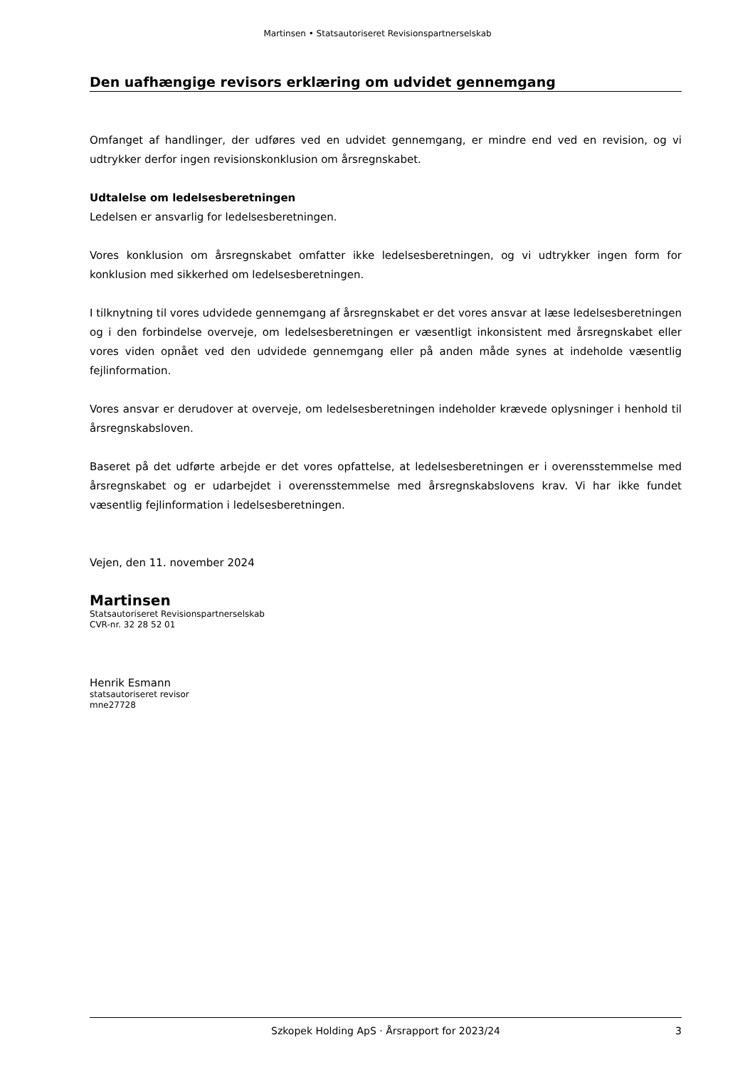Martinsen • Statsautoriseret Revisionspartnerselskab
Den uafhængige revisors erklæring om udvidet gennemgang
Omfanget af handlinger, der udføres ved en udvidet gennemgang, er mindre end ved en revision, og vi udtrykker derfor ingen revisionskonklusion om årsregnskabet.
Udtalelse om ledelsesberetningen
Ledelsen er ansvarlig for ledelsesberetningen.
Vores konklusion om årsregnskabet omfatter ikke ledelsesberetningen, og vi udtrykker ingen form for konklusion med sikkerhed om ledelsesberetningen.
I tilknytning til vores udvidede gennemgang af årsregnskabet er det vores ansvar at læse ledelsesberetningen og i den forbindelse overveje, om ledelsesberetningen er væsentligt inkonsistent med årsregnskabet eller vores viden opnået ved den udvidede gennemgang eller på anden måde synes at indeholde væsentlig fejlinformation.
Vores ansvar er derudover at overveje, om ledelsesberetningen indeholder krævede oplysninger i henhold til årsregnskabsloven.
Baseret på det udførte arbejde er det vores opfattelse, at ledelsesberetningen er i overensstemmelse med årsregnskabet og er udarbejdet i overensstemmelse med årsregnskabslovens krav. Vi har ikke fundet væsentlig fejlinformation i ledelsesberetningen.
Vejen, den 11. november 2024
Martinsen
Statsautoriseret Revisionspartnerselskab
CVR-nr. 32 28 52 01
Henrik Esmann
statsautoriseret revisor
mne27728
Szkopek Holding ApS · Årsrapport for 2023/24 3